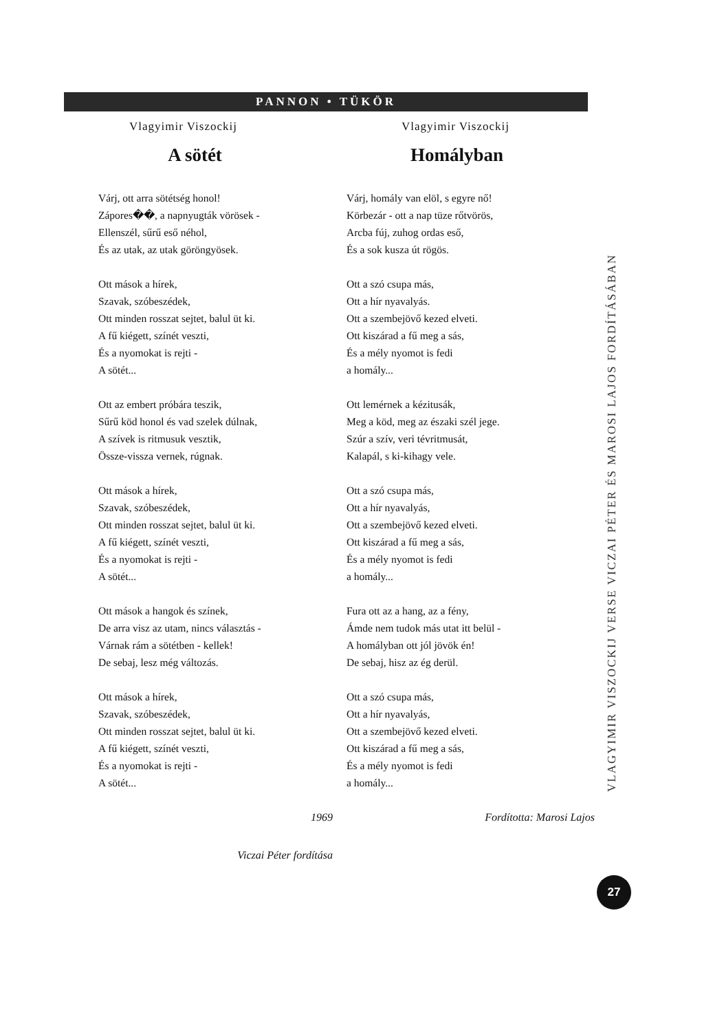PANNON • TÜKÖR
Vlagyimir Viszockij
A sötét
Várj, ott arra sötétség honol!
Zápores��, a napnyugták vörösek -
Ellenszél, sűrű eső néhol,
És az utak, az utak göröngyösek.
Ott mások a hírek,
Szavak, szóbeszédek,
Ott minden rosszat sejtet, balul üt ki.
A fű kiégett, színét veszti,
És a nyomokat is rejti -
A sötét...
Ott az embert próbára teszik,
Sűrű köd honol és vad szelek dúlnak,
A szívek is ritmusuk vesztik,
Össze-vissza vernek, rúgnak.
Ott mások a hírek,
Szavak, szóbeszédek,
Ott minden rosszat sejtet, balul üt ki.
A fű kiégett, színét veszti,
És a nyomokat is rejti -
A sötét...
Ott mások a hangok és színek,
De arra visz az utam, nincs választás -
Várnak rám a sötétben - kellek!
De sebaj, lesz még változás.
Ott mások a hírek,
Szavak, szóbeszédek,
Ott minden rosszat sejtet, balul üt ki.
A fű kiégett, színét veszti,
És a nyomokat is rejti -
A sötét...
1969
Viczai Péter fordítása
Vlagyimir Viszockij
Homályban
Várj, homály van elöl, s egyre nő!
Körbezár - ott a nap tüze rőtvörös,
Arcba fúj, zuhog ordas eső,
És a sok kusza út rögös.
Ott a szó csupa más,
Ott a hír nyavalyás.
Ott a szembejövő kezed elveti.
Ott kiszárad a fű meg a sás,
És a mély nyomot is fedi
a homály...
Ott lemérnek a kézitusák,
Meg a köd, meg az északi szél jege.
Szúr a szív, veri tévritmusát,
Kalapál, s ki-kihagy vele.
Ott a szó csupa más,
Ott a hír nyavalyás,
Ott a szembejövő kezed elveti.
Ott kiszárad a fű meg a sás,
És a mély nyomot is fedi
a homály...
Fura ott az a hang, az a fény,
Ámde nem tudok más utat itt belül -
A homályban ott jól jövök én!
De sebaj, hisz az ég derül.
Ott a szó csupa más,
Ott a hír nyavalyás,
Ott a szembejövő kezed elveti.
Ott kiszárad a fű meg a sás,
És a mély nyomot is fedi
a homály...
Fordította: Marosi Lajos
VLAGYIMIR VISZOCKIJ VERSE VICZAI PÉTER ÉS MAROSI LAJOS FORDÍTÁSÁBAN
27